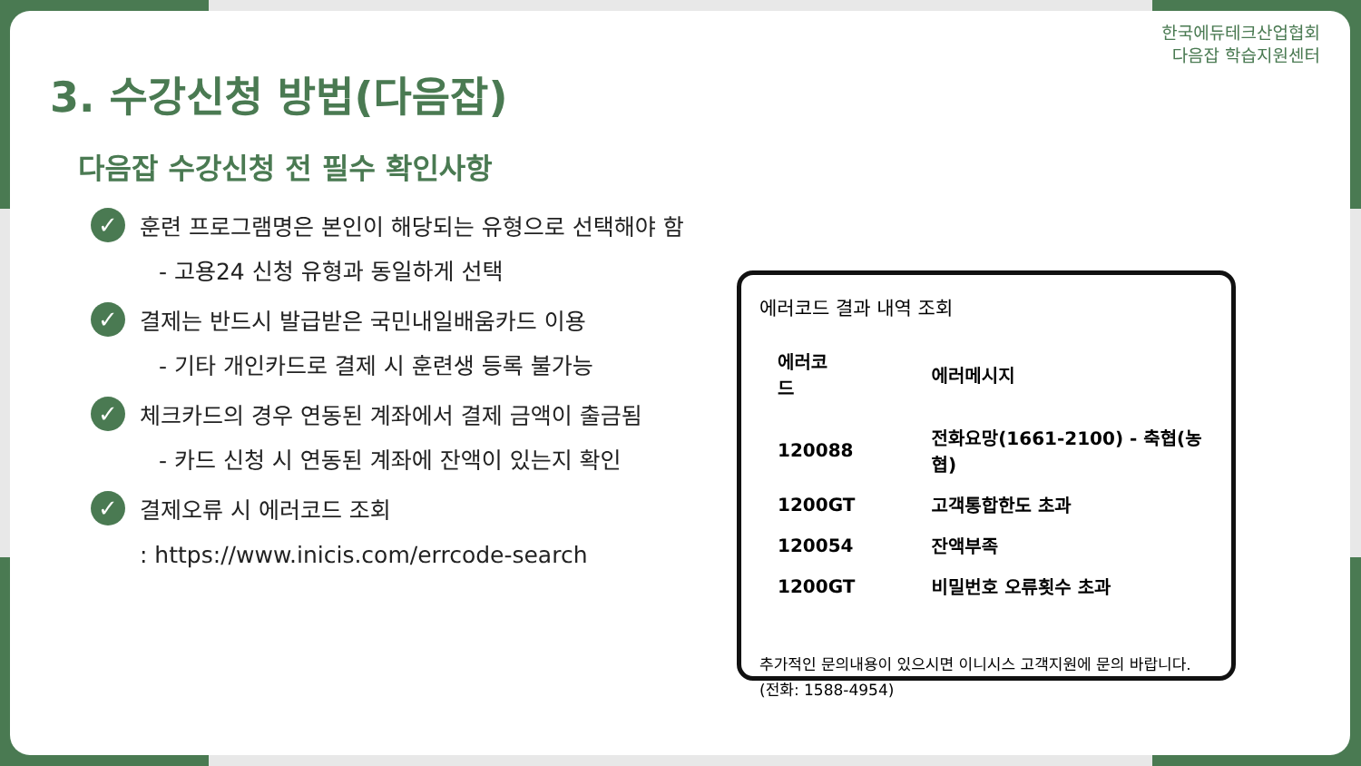한국에듀테크산업협회
다음잡 학습지원센터
3. 수강신청 방법(다음잡)
다음잡 수강신청 전 필수 확인사항
✓ 훈련 프로그램명은 본인이 해당되는 유형으로 선택해야 함
- 고용24 신청 유형과 동일하게 선택
✓ 결제는 반드시 발급받은 국민내일배움카드 이용
- 기타 개인카드로 결제 시 훈련생 등록 불가능
✓ 체크카드의 경우 연동된 계좌에서 결제 금액이 출금됨
- 카드 신청 시 연동된 계좌에 잔액이 있는지 확인
✓ 결제오류 시 에러코드 조회
: https://www.inicis.com/errcode-search
에러코드 결과 내역 조회
| 에러코드 | 에러메시지 |
| --- | --- |
| 120088 | 전화요망(1661-2100) - 축협(농협) |
| 1200GT | 고객통합한도 초과 |
| 120054 | 잔액부족 |
| 1200GT | 비밀번호 오류횟수 초과 |
추가적인 문의내용이 있으시면 이니시스 고객지원에 문의 바랍니다.
(전화: 1588-4954)